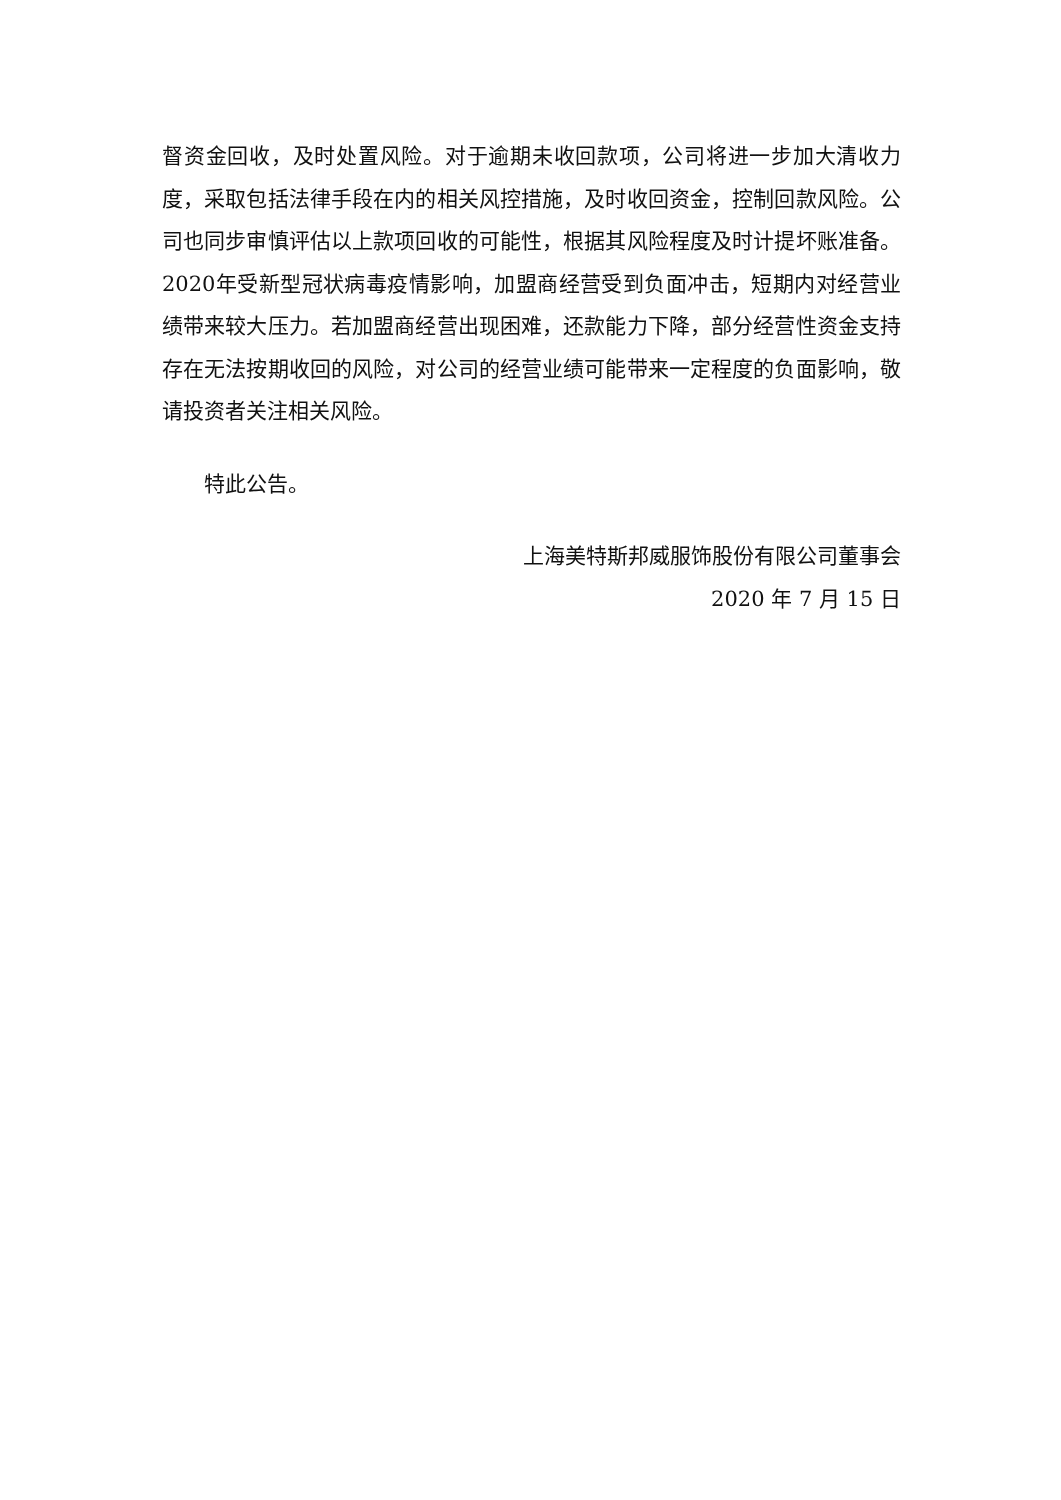督资金回收，及时处置风险。对于逾期未收回款项，公司将进一步加大清收力度，采取包括法律手段在内的相关风控措施，及时收回资金，控制回款风险。公司也同步审慎评估以上款项回收的可能性，根据其风险程度及时计提坏账准备。2020年受新型冠状病毒疫情影响，加盟商经营受到负面冲击，短期内对经营业绩带来较大压力。若加盟商经营出现困难，还款能力下降，部分经营性资金支持存在无法按期收回的风险，对公司的经营业绩可能带来一定程度的负面影响，敬请投资者关注相关风险。
特此公告。
上海美特斯邦威服饰股份有限公司董事会
2020 年 7 月 15 日